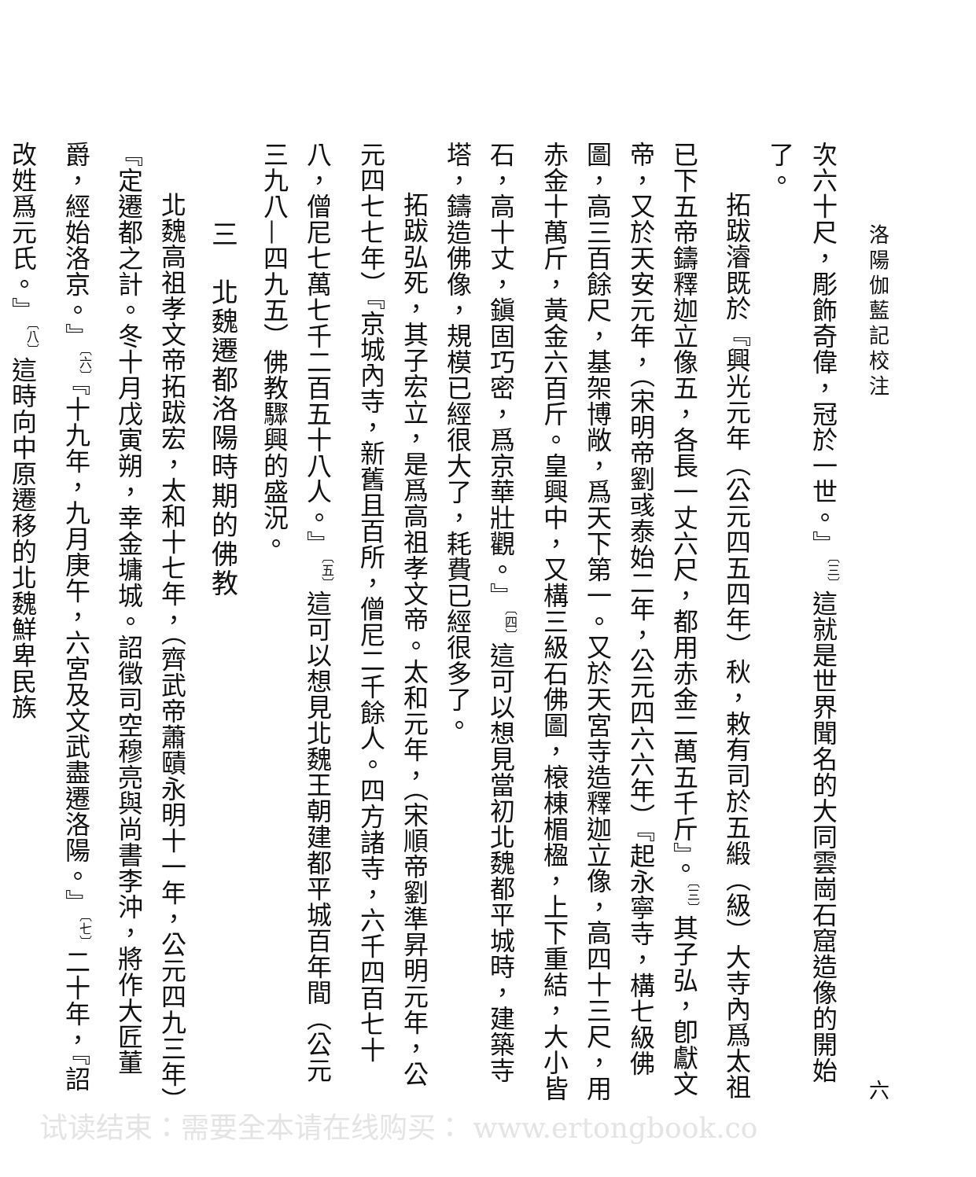洛陽伽藍記校注 六
次六十尺，彫飾奇偉，冠於一世。』<sup>〔三〕</sup>這就是世界聞名的大同雲崗石窟造像的開始了。
拓跋濬既於『興光元年（公元四五四年）秋，敕有司於五緞（級）大寺內爲太祖已下五帝鑄釋迦立像五，各長一丈六尺，都用赤金二萬五千斤』。<sup>〔三〕</sup>其子弘，卽獻文帝，又於天安元年，（宋明帝劉彧泰始二年，公元四六六年）『起永寧寺，構七級佛圖，高三百餘尺，基架博敞，爲天下第一。又於天宮寺造釋迦立像，高四十三尺，用赤金十萬斤，黃金六百斤。皇興中，又構三級石佛圖，榱棟楣楹，上下重結，大小皆石，高十丈，鎭固巧密，爲京華壯觀。』<sup>〔四〕</sup>這可以想見當初北魏都平城時，建築寺塔，鑄造佛像，規模已經很大了，耗費已經很多了。
拓跋弘死，其子宏立，是爲高祖孝文帝。太和元年，（宋順帝劉準昇明元年，公元四七七年）『京城內寺，新舊且百所，僧尼二千餘人。四方諸寺，六千四百七十八，僧尼七萬七千二百五十八人。』<sup>〔五〕</sup>這可以想見北魏王朝建都平城百年間（公元三九八—四九五）佛教驟興的盛況。
三　北魏遷都洛陽時期的佛教
北魏高祖孝文帝拓跋宏，太和十七年，（齊武帝蕭賾永明十一年，公元四九三年）『定遷都之計。冬十月戊寅朔，幸金墉城。詔徵司空穆亮與尚書李沖，將作大匠董爵，經始洛京。』<sup>〔六〕</sup>『十九年，九月庚午，六宮及文武盡遷洛陽。』<sup>〔七〕</sup>二十年，『詔改姓爲元氏。』<sup>〔八〕</sup>這時向中原遷移的北魏鮮卑民族
试读结束：需要全本请在线购买： www.ertongbook.co